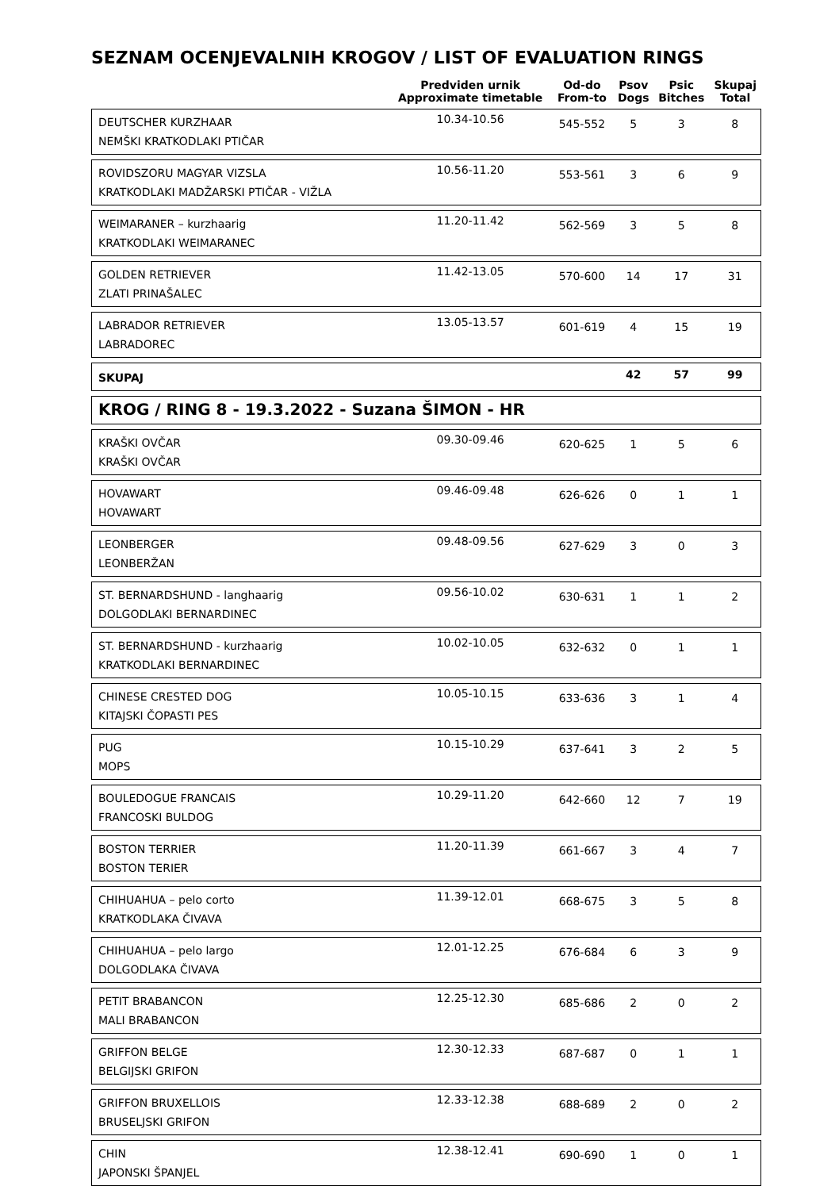SEZNAM OCENJEVALNIH KROGOV / LIST OF EVALUATION RINGS
| | Predviden urnik Approximate timetable | Od-do From-to | Psov Dogs | Psic Bitches | Skupaj Total |
| --- | --- | --- | --- | --- | --- |
| DEUTSCHER KURZHAAR NEMŠKI KRATKODLAKI PTIČAR | 10.34-10.56 | 545-552 | 5 | 3 | 8 |
| ROVIDSZORU MAGYAR VIZSLA KRATKODLAKI MADŽARSKI PTIČAR - VIŽLA | 10.56-11.20 | 553-561 | 3 | 6 | 9 |
| WEIMARANER – kurzhaarig KRATKODLAKI WEIMARANEC | 11.20-11.42 | 562-569 | 3 | 5 | 8 |
| GOLDEN RETRIEVER ZLATI PRINAŠALEC | 11.42-13.05 | 570-600 | 14 | 17 | 31 |
| LABRADOR RETRIEVER LABRADOREC | 13.05-13.57 | 601-619 | 4 | 15 | 19 |
| SKUPAJ | | | 42 | 57 | 99 |
| KROG / RING 8 - 19.3.2022 - Suzana ŠIMON - HR | | | | | |
| KRAŠKI OVČAR KRAŠKI OVČAR | 09.30-09.46 | 620-625 | 1 | 5 | 6 |
| HOVAWART HOVAWART | 09.46-09.48 | 626-626 | 0 | 1 | 1 |
| LEONBERGER LEONBERŽAN | 09.48-09.56 | 627-629 | 3 | 0 | 3 |
| ST. BERNARDSHUND - langhaarig DOLGODLAKI BERNARDINEC | 09.56-10.02 | 630-631 | 1 | 1 | 2 |
| ST. BERNARDSHUND - kurzhaarig KRATKODLAKI BERNARDINEC | 10.02-10.05 | 632-632 | 0 | 1 | 1 |
| CHINESE CRESTED DOG KITAJSKI ČOPASTI PES | 10.05-10.15 | 633-636 | 3 | 1 | 4 |
| PUG MOPS | 10.15-10.29 | 637-641 | 3 | 2 | 5 |
| BOULEDOGUE FRANCAIS FRANCOSKI BULDOG | 10.29-11.20 | 642-660 | 12 | 7 | 19 |
| BOSTON TERRIER BOSTON TERIER | 11.20-11.39 | 661-667 | 3 | 4 | 7 |
| CHIHUAHUA – pelo corto KRATKODLAKA ČIVAVA | 11.39-12.01 | 668-675 | 3 | 5 | 8 |
| CHIHUAHUA – pelo largo DOLGODLAKA ČIVAVA | 12.01-12.25 | 676-684 | 6 | 3 | 9 |
| PETIT BRABANCON MALI BRABANCON | 12.25-12.30 | 685-686 | 2 | 0 | 2 |
| GRIFFON BELGE BELGIJSKI GRIFON | 12.30-12.33 | 687-687 | 0 | 1 | 1 |
| GRIFFON BRUXELLOIS BRUSELJSKI GRIFON | 12.33-12.38 | 688-689 | 2 | 0 | 2 |
| CHIN JAPONSKI ŠPANJEL | 12.38-12.41 | 690-690 | 1 | 0 | 1 |